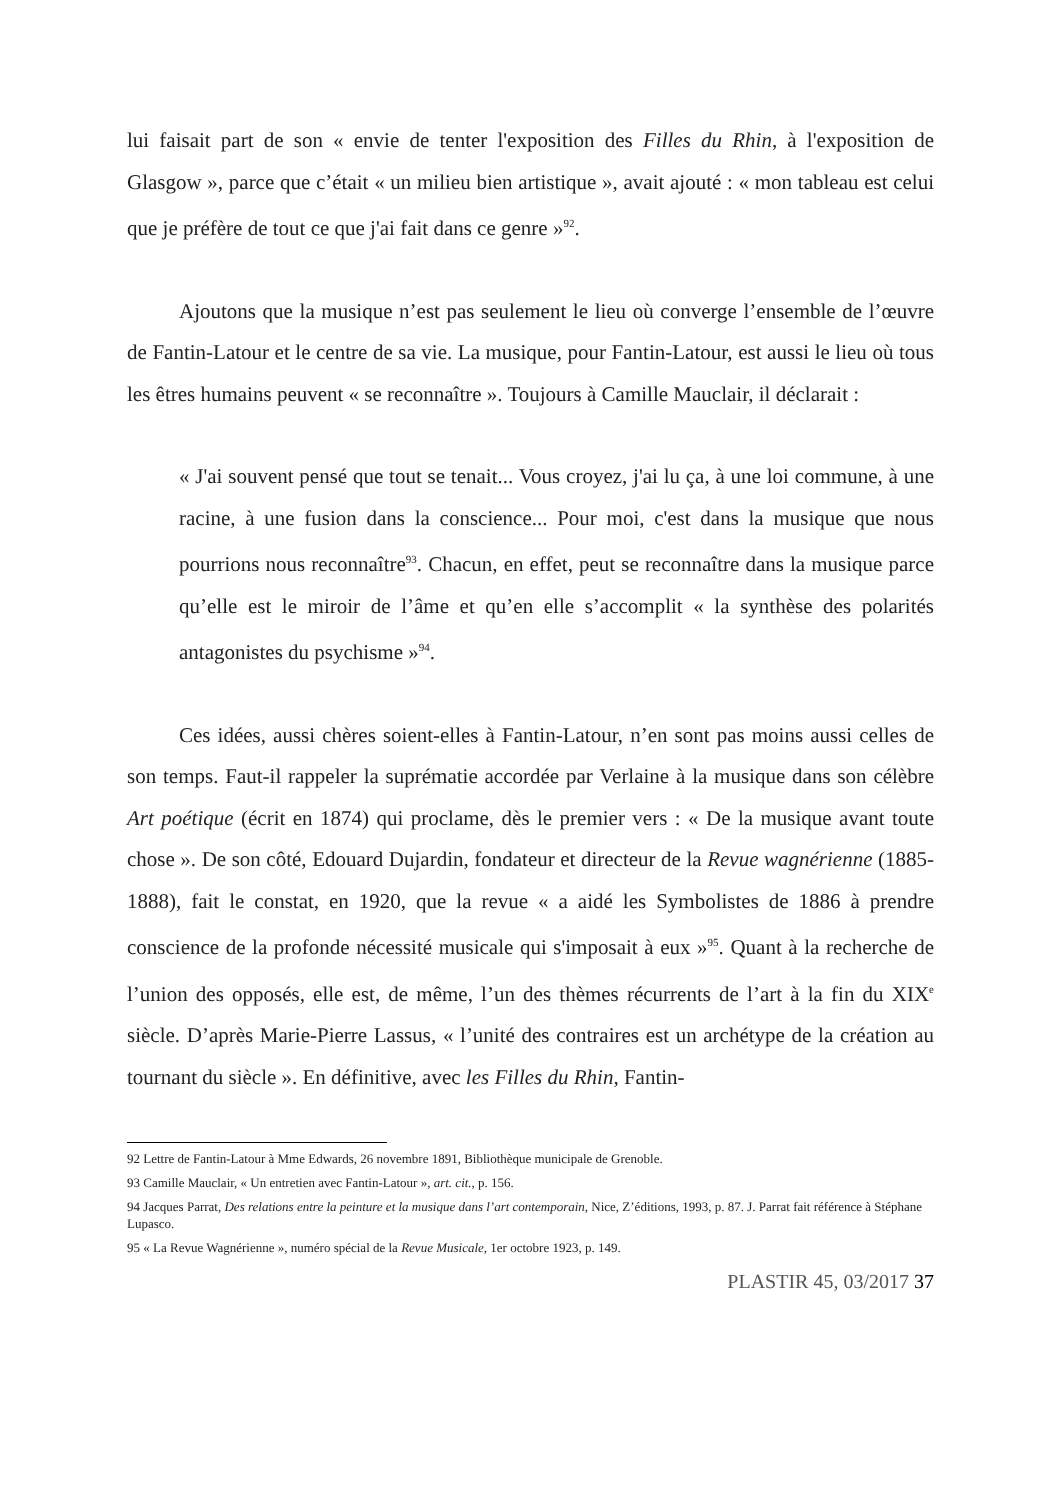lui faisait part de son « envie de tenter l'exposition des Filles du Rhin, à l'exposition de Glasgow », parce que c’était « un milieu bien artistique », avait ajouté : « mon tableau est celui que je préfère de tout ce que j'ai fait dans ce genre »<sup>92</sup>.
Ajoutons que la musique n’est pas seulement le lieu où converge l’ensemble de l’œuvre de Fantin-Latour et le centre de sa vie. La musique, pour Fantin-Latour, est aussi le lieu où tous les êtres humains peuvent « se reconnaître ». Toujours à Camille Mauclair, il déclarait :
« J'ai souvent pensé que tout se tenait... Vous croyez, j'ai lu ça, à une loi commune, à une racine, à une fusion dans la conscience... Pour moi, c'est dans la musique que nous pourrions nous reconnaître<sup>93</sup>. Chacun, en effet, peut se reconnaître dans la musique parce qu’elle est le miroir de l’âme et qu’en elle s’accomplit « la synthèse des polarités antagonistes du psychisme »<sup>94</sup>.
Ces idées, aussi chères soient-elles à Fantin-Latour, n’en sont pas moins aussi celles de son temps. Faut-il rappeler la suprématie accordée par Verlaine à la musique dans son célèbre Art poétique (écrit en 1874) qui proclame, dès le premier vers : « De la musique avant toute chose ». De son côté, Edouard Dujardin, fondateur et directeur de la Revue wagnérienne (1885-1888), fait le constat, en 1920, que la revue « a aidé les Symbolistes de 1886 à prendre conscience de la profonde nécessité musicale qui s'imposait à eux »<sup>95</sup>. Quant à la recherche de l’union des opposés, elle est, de même, l’un des thèmes récurrents de l’art à la fin du XIX<sup>e</sup> siècle. D’après Marie-Pierre Lassus, « l’unité des contraires est un archétype de la création au tournant du siècle ». En définitive, avec les Filles du Rhin, Fantin-
92 Lettre de Fantin-Latour à Mme Edwards, 26 novembre 1891, Bibliothèque municipale de Grenoble.
93 Camille Mauclair, « Un entretien avec Fantin-Latour », art. cit., p. 156.
94 Jacques Parrat, Des relations entre la peinture et la musique dans l’art contemporain, Nice, Z’éditions, 1993, p. 87. J. Parrat fait référence à Stéphane Lupasco.
95 « La Revue Wagnérienne », numéro spécial de la Revue Musicale, 1<sup>er</sup> octobre 1923, p. 149.
PLASTIR 45, 03/2017 37